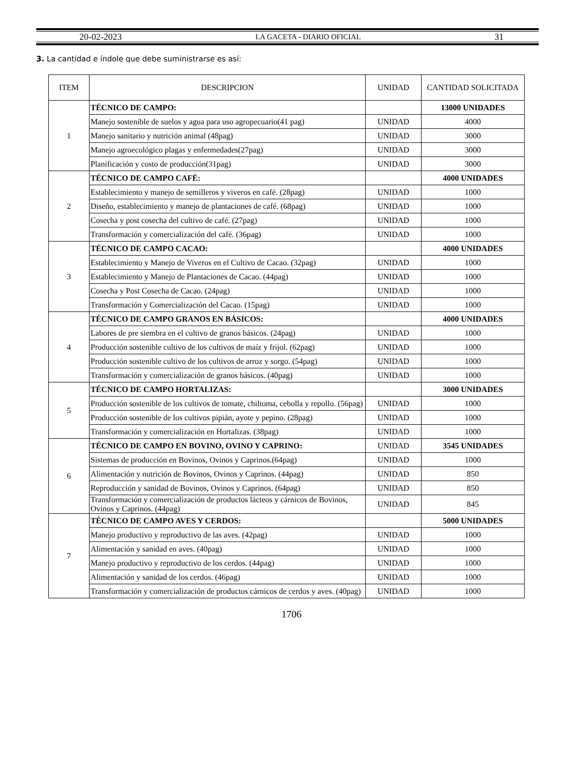20-02-2023 LA GACETA - DIARIO OFICIAL 31
3. La cantidad e índole que debe suministrarse es así:
| ITEM | DESCRIPCION | UNIDAD | CANTIDAD SOLICITADA |
| --- | --- | --- | --- |
| 1 | TÉCNICO DE CAMPO: | | 13000 UNIDADES |
| | Manejo sostenible de suelos y agua para uso agropecuario(41 pag) | UNIDAD | 4000 |
| | Manejo sanitario y nutrición animal (48pag) | UNIDAD | 3000 |
| | Manejo agroecológico plagas y enfermedades(27pag) | UNIDAD | 3000 |
| | Planificación y costo de producción(31pag) | UNIDAD | 3000 |
| 2 | TÉCNICO DE CAMPO CAFÉ: | | 4000 UNIDADES |
| | Establecimiento y manejo de semilleros y viveros en café. (28pag) | UNIDAD | 1000 |
| | Diseño, establecimiento y manejo de plantaciones de café. (68pag) | UNIDAD | 1000 |
| | Cosecha y post cosecha del cultivo de café. (27pag) | UNIDAD | 1000 |
| | Transformación y comercialización del café. (36pag) | UNIDAD | 1000 |
| 3 | TÉCNICO DE CAMPO CACAO: | | 4000 UNIDADES |
| | Establecimiento y Manejo de Viveros en el Cultivo de Cacao. (32pag) | UNIDAD | 1000 |
| | Establecimiento y Manejo de Plantaciones de Cacao. (44pag) | UNIDAD | 1000 |
| | Cosecha y Post Cosecha de Cacao. (24pag) | UNIDAD | 1000 |
| | Transformación y Comercialización del Cacao. (15pag) | UNIDAD | 1000 |
| 4 | TÉCNICO DE CAMPO GRANOS EN BÁSICOS: | | 4000 UNIDADES |
| | Labores de pre siembra en el cultivo de granos básicos. (24pag) | UNIDAD | 1000 |
| | Producción sostenible cultivo de los cultivos de maíz y frijol. (62pag) | UNIDAD | 1000 |
| | Producción sostenible cultivo de los cultivos de arroz y sorgo. (54pag) | UNIDAD | 1000 |
| | Transformación y comercialización de granos básicos. (40pag) | UNIDAD | 1000 |
| 5 | TÉCNICO DE CAMPO HORTALIZAS: | | 3000 UNIDADES |
| | Producción sostenible de los cultivos de tomate, chiltoma, cebolla y repollo. (56pag) | UNIDAD | 1000 |
| | Producción sostenible de los cultivos pipián, ayote y pepino. (28pag) | UNIDAD | 1000 |
| | Transformación y comercialización en Hortalizas. (38pag) | UNIDAD | 1000 |
| 6 | TÉCNICO DE CAMPO EN BOVINO, OVINO Y CAPRINO: | UNIDAD | 3545 UNIDADES |
| | Sistemas de producción en Bovinos, Ovinos y Caprinos.(64pag) | UNIDAD | 1000 |
| | Alimentación y nutrición de Bovinos, Ovinos y Caprinos. (44pag) | UNIDAD | 850 |
| | Reproducción y sanidad de Bovinos, Ovinos y Caprinos. (64pag) | UNIDAD | 850 |
| | Transformación y comercialización de productos lácteos y cárnicos de Bovinos, Ovinos y Caprinos. (44pag) | UNIDAD | 845 |
| 7 | TÉCNICO DE CAMPO AVES Y CERDOS: | | 5000 UNIDADES |
| | Manejo productivo y reproductivo de las aves. (42pag) | UNIDAD | 1000 |
| | Alimentación y sanidad en aves. (40pag) | UNIDAD | 1000 |
| | Manejo productivo y reproductivo de los cerdos. (44pag) | UNIDAD | 1000 |
| | Alimentación y sanidad de los cerdos. (46pag) | UNIDAD | 1000 |
| | Transformación y comercialización de productos cárnicos de cerdos y aves. (40pag) | UNIDAD | 1000 |
1706